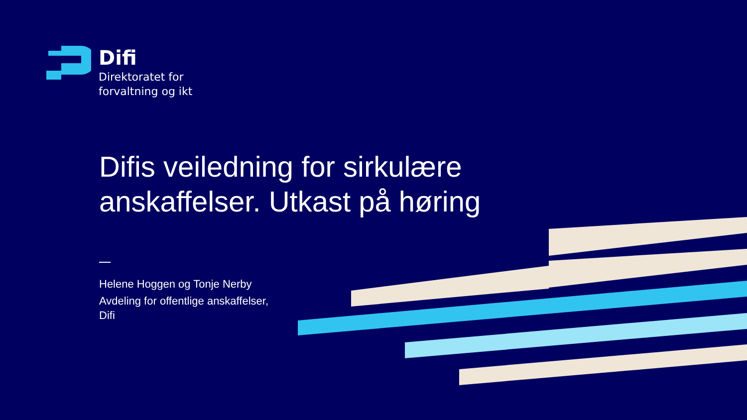Difi
Direktoratet for
forvaltning og ikt
Difis veiledning for sirkulære anskaffelser. Utkast på høring
Helene Hoggen og Tonje Nerby
Avdeling for offentlige anskaffelser,
Difi